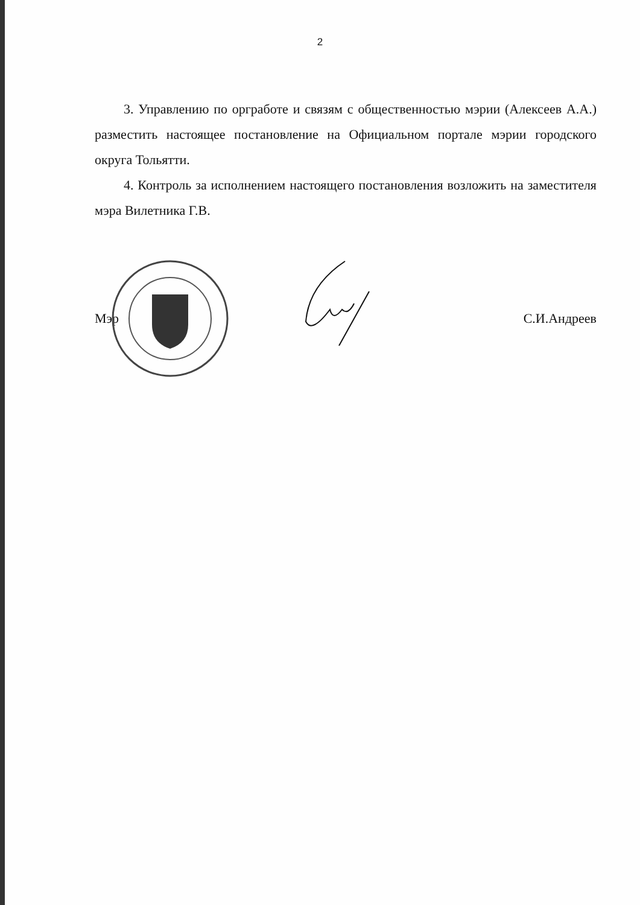2
3. Управлению по оргработе и связям с общественностью мэрии (Алексеев А.А.) разместить настоящее постановление на Официальном портале мэрии городского округа Тольятти.
4. Контроль за исполнением настоящего постановления возложить на заместителя мэра Вилетника Г.В.
Мэр С.И.Андреев